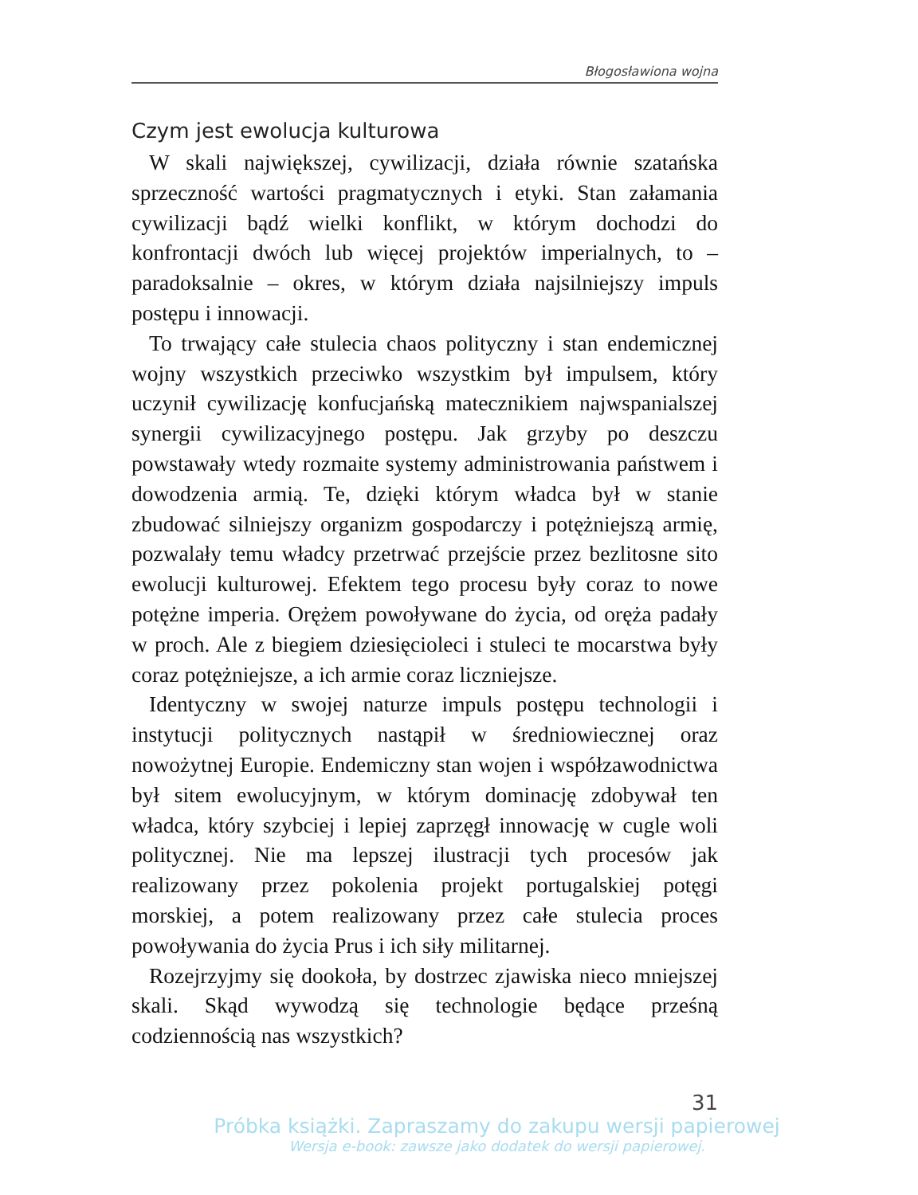Błogosławiona wojna
Czym jest ewolucja kulturowa
W skali największej, cywilizacji, działa równie szatańska sprzeczność wartości pragmatycznych i etyki. Stan załamania cywilizacji bądź wielki konflikt, w którym dochodzi do konfrontacji dwóch lub więcej projektów imperialnych, to – paradoksalnie – okres, w którym działa najsilniejszy impuls postępu i innowacji.
To trwający całe stulecia chaos polityczny i stan endemicznej wojny wszystkich przeciwko wszystkim był impulsem, który uczynił cywilizację konfucjańską matecznikiem najwspanialszej synergii cywilizacyjnego postępu. Jak grzyby po deszczu powstawały wtedy rozmaite systemy administrowania państwem i dowodzenia armią. Te, dzięki którym władca był w stanie zbudować silniejszy organizm gospodarczy i potężniejszą armię, pozwalały temu władcy przetrwać przejście przez bezlitosne sito ewolucji kulturowej. Efektem tego procesu były coraz to nowe potężne imperia. Orężem powoływane do życia, od oręża padały w proch. Ale z biegiem dziesięcioleci i stuleci te mocarstwa były coraz potężniejsze, a ich armie coraz liczniejsze.
Identyczny w swojej naturze impuls postępu technologii i instytucji politycznych nastąpił w średniowiecznej oraz nowożytnej Europie. Endemiczny stan wojen i współzawodnictwa był sitem ewolucyjnym, w którym dominację zdobywał ten władca, który szybciej i lepiej zaprzęgł innowację w cugle woli politycznej. Nie ma lepszej ilustracji tych procesów jak realizowany przez pokolenia projekt portugalskiej potęgi morskiej, a potem realizowany przez całe stulecia proces powoływania do życia Prus i ich siły militarnej.
Rozejrzyjmy się dookoła, by dostrzec zjawiska nieco mniejszej skali. Skąd wywodzą się technologie będące prześną codziennością nas wszystkich?
31
Próbka książki. Zapraszamy do zakupu wersji papierowej
Wersja e-book: zawsze jako dodatek do wersji papierowej.